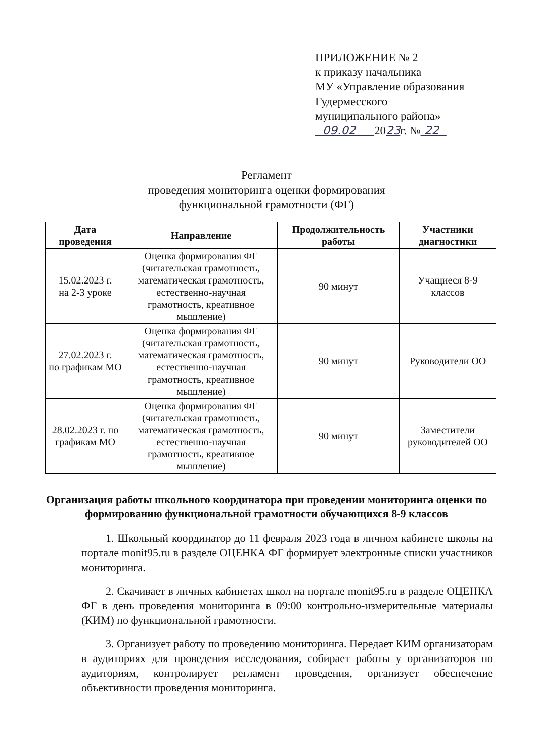ПРИЛОЖЕНИЕ № 2
к приказу начальника
МУ «Управление образования
Гудермесского
муниципального района»
09.02 2023г. № 22
Регламент
проведения мониторинга оценки формирования
функциональной грамотности (ФГ)
| Дата проведения | Направление | Продолжительность работы | Участники диагностики |
| --- | --- | --- | --- |
| 15.02.2023 г. на 2-3 уроке | Оценка формирования ФГ (читательская грамотность, математическая грамотность, естественно-научная грамотность, креативное мышление) | 90 минут | Учащиеся 8-9 классов |
| 27.02.2023 г. по графикам МО | Оценка формирования ФГ (читательская грамотность, математическая грамотность, естественно-научная грамотность, креативное мышление) | 90 минут | Руководители ОО |
| 28.02.2023 г. по графикам МО | Оценка формирования ФГ (читательская грамотность, математическая грамотность, естественно-научная грамотность, креативное мышление) | 90 минут | Заместители руководителей ОО |
Организация работы школьного координатора при проведении мониторинга оценки по формированию функциональной грамотности обучающихся 8-9 классов
1. Школьный координатор до 11 февраля 2023 года в личном кабинете школы на портале monit95.ru в разделе ОЦЕНКА ФГ формирует электронные списки участников мониторинга.
2. Скачивает в личных кабинетах школ на портале monit95.ru в разделе ОЦЕНКА ФГ в день проведения мониторинга в 09:00 контрольно-измерительные материалы (КИМ) по функциональной грамотности.
3. Организует работу по проведению мониторинга. Передает КИМ организаторам в аудиториях для проведения исследования, собирает работы у организаторов по аудиториям, контролирует регламент проведения, организует обеспечение объективности проведения мониторинга.